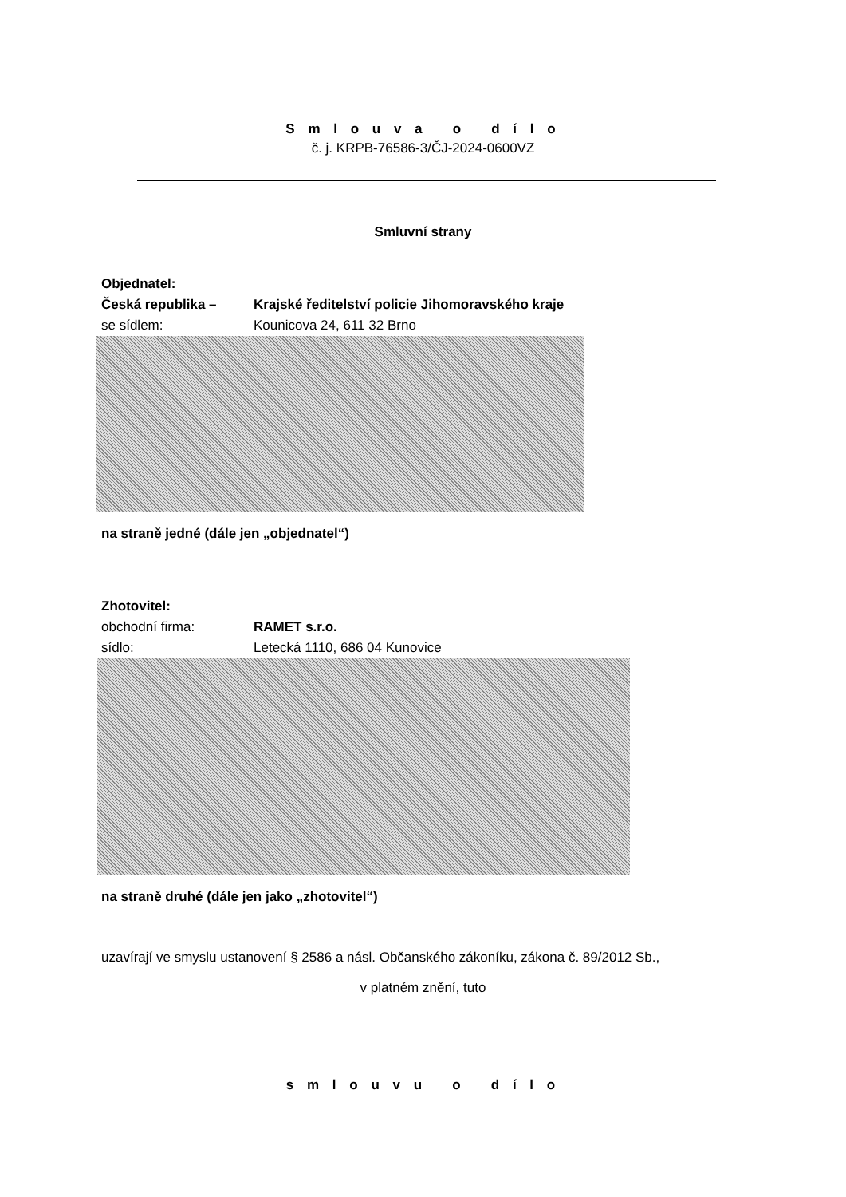S m l o u v a o d í l o
č. j. KRPB-76586-3/ČJ-2024-0600VZ
Smluvní strany
Objednatel:
Česká republika – Krajské ředitelství policie Jihomoravského kraje
se sídlem: Kounicova 24, 611 32 Brno
na straně jedné (dále jen „objednatel“)
Zhotovitel:
obchodní firma: RAMET s.r.o.
sídlo: Letecká 1110, 686 04 Kunovice
na straně druhé (dále jen jako „zhotovitel“)
uzavírají ve smyslu ustanovení § 2586 a násl. Občanského zákoníku, zákona č. 89/2012 Sb.,
v platném znění, tuto
s m l o u v u o d í l o